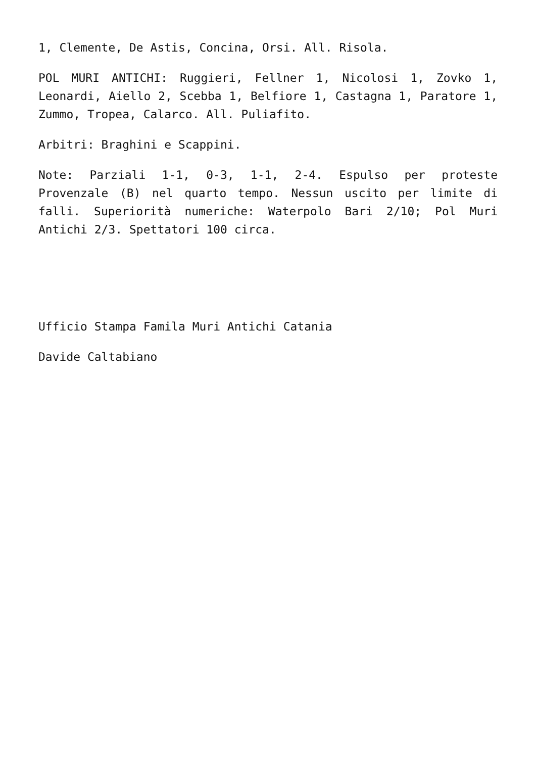1, Clemente, De Astis, Concina, Orsi. All. Risola.
POL MURI ANTICHI: Ruggieri, Fellner 1, Nicolosi 1, Zovko 1, Leonardi, Aiello 2, Scebba 1, Belfiore 1, Castagna 1, Paratore 1, Zummo, Tropea, Calarco. All. Puliafito.
Arbitri: Braghini e Scappini.
Note: Parziali 1-1, 0-3, 1-1, 2-4. Espulso per proteste Provenzale (B) nel quarto tempo. Nessun uscito per limite di falli. Superiorità numeriche: Waterpolo Bari 2/10; Pol Muri Antichi 2/3. Spettatori 100 circa.
Ufficio Stampa Famila Muri Antichi Catania
Davide Caltabiano